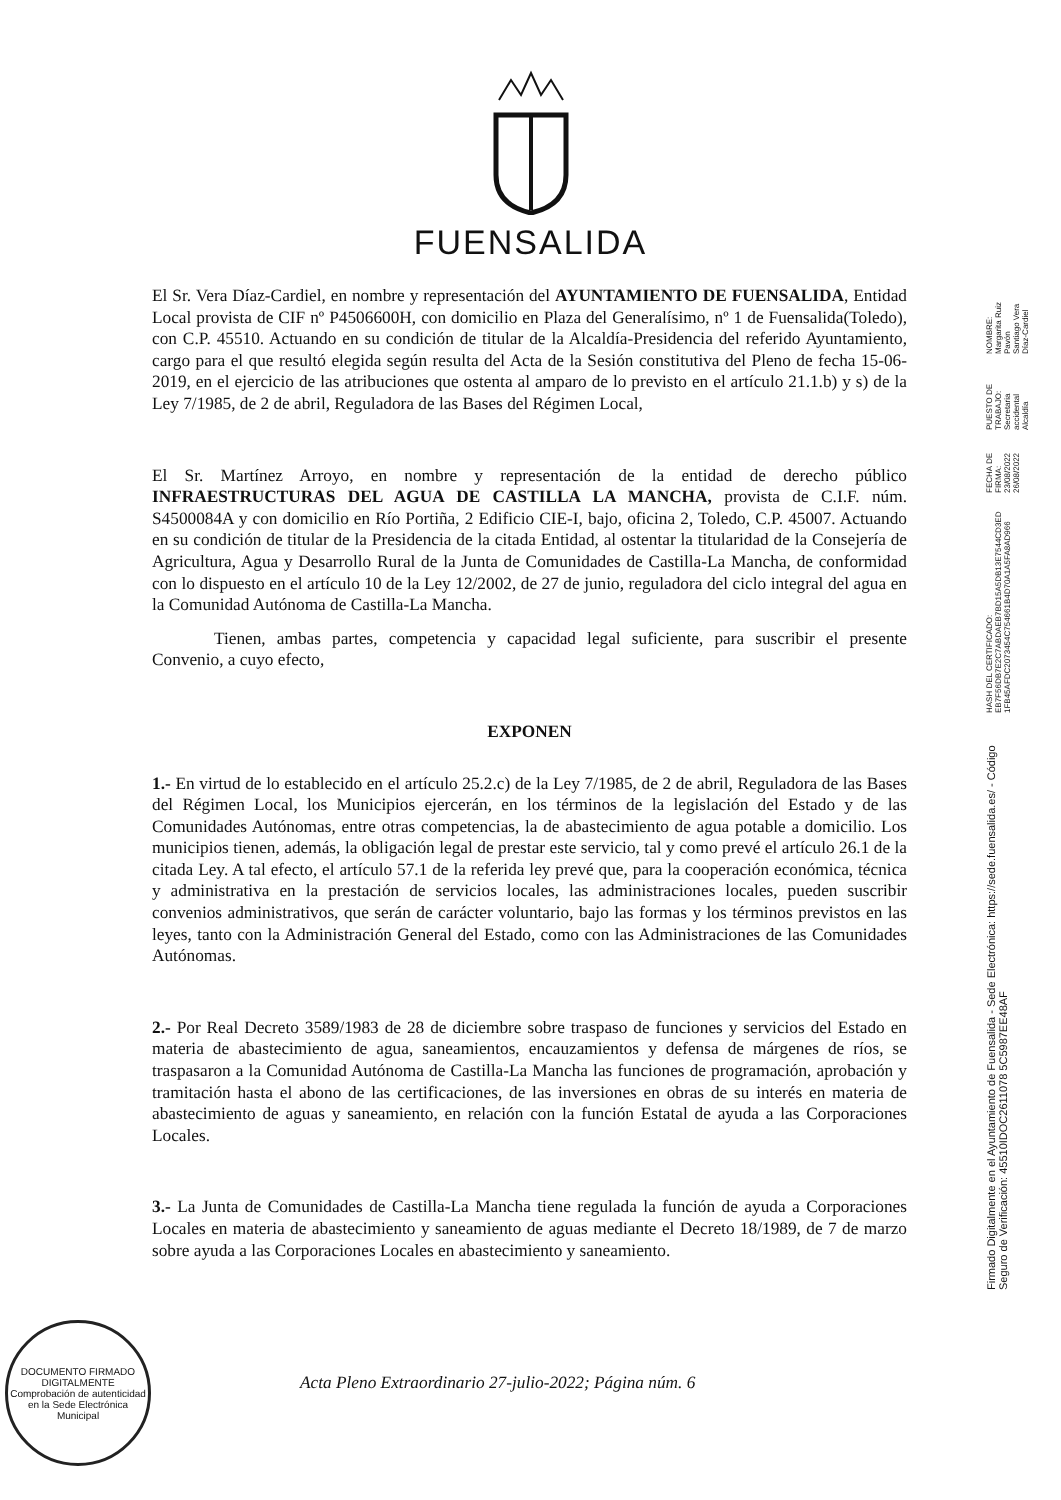FUENSALIDA
El Sr. Vera Díaz-Cardiel, en nombre y representación del AYUNTAMIENTO DE FUENSALIDA, Entidad Local provista de CIF nº P4506600H, con domicilio en Plaza del Generalísimo, nº 1 de Fuensalida(Toledo), con C.P. 45510. Actuando en su condición de titular de la Alcaldía-Presidencia del referido Ayuntamiento, cargo para el que resultó elegida según resulta del Acta de la Sesión constitutiva del Pleno de fecha 15-06-2019, en el ejercicio de las atribuciones que ostenta al amparo de lo previsto en el artículo 21.1.b) y s) de la Ley 7/1985, de 2 de abril, Reguladora de las Bases del Régimen Local,
El Sr. Martínez Arroyo, en nombre y representación de la entidad de derecho público INFRAESTRUCTURAS DEL AGUA DE CASTILLA LA MANCHA, provista de C.I.F. núm. S4500084A y con domicilio en Río Portiña, 2 Edificio CIE-I, bajo, oficina 2, Toledo, C.P. 45007. Actuando en su condición de titular de la Presidencia de la citada Entidad, al ostentar la titularidad de la Consejería de Agricultura, Agua y Desarrollo Rural de la Junta de Comunidades de Castilla-La Mancha, de conformidad con lo dispuesto en el artículo 10 de la Ley 12/2002, de 27 de junio, reguladora del ciclo integral del agua en la Comunidad Autónoma de Castilla-La Mancha.
Tienen, ambas partes, competencia y capacidad legal suficiente, para suscribir el presente Convenio, a cuyo efecto,
EXPONEN
1.- En virtud de lo establecido en el artículo 25.2.c) de la Ley 7/1985, de 2 de abril, Reguladora de las Bases del Régimen Local, los Municipios ejercerán, en los términos de la legislación del Estado y de las Comunidades Autónomas, entre otras competencias, la de abastecimiento de agua potable a domicilio. Los municipios tienen, además, la obligación legal de prestar este servicio, tal y como prevé el artículo 26.1 de la citada Ley. A tal efecto, el artículo 57.1 de la referida ley prevé que, para la cooperación económica, técnica y administrativa en la prestación de servicios locales, las administraciones locales, pueden suscribir convenios administrativos, que serán de carácter voluntario, bajo las formas y los términos previstos en las leyes, tanto con la Administración General del Estado, como con las Administraciones de las Comunidades Autónomas.
2.- Por Real Decreto 3589/1983 de 28 de diciembre sobre traspaso de funciones y servicios del Estado en materia de abastecimiento de agua, saneamientos, encauzamientos y defensa de márgenes de ríos, se traspasaron a la Comunidad Autónoma de Castilla-La Mancha las funciones de programación, aprobación y tramitación hasta el abono de las certificaciones, de las inversiones en obras de su interés en materia de abastecimiento de aguas y saneamiento, en relación con la función Estatal de ayuda a las Corporaciones Locales.
3.- La Junta de Comunidades de Castilla-La Mancha tiene regulada la función de ayuda a Corporaciones Locales en materia de abastecimiento y saneamiento de aguas mediante el Decreto 18/1989, de 7 de marzo sobre ayuda a las Corporaciones Locales en abastecimiento y saneamiento.
Acta Pleno Extraordinario 27-julio-2022; Página núm. 6
NOMBRE:
Margarita Ruiz Pavón
Santiago Vera Díaz-Cardiel
PUESTO DE TRABAJO:
Secretaria accidental
Alcaldía
FECHA DE FIRMA:
23/08/2022
26/08/2022
HASH DEL CERTIFICADO:
EB7F56DB7E2C7ABDAEB7BD15A5DB13E7544CD3ED
1FB45AFDC2073454C754661B4D70A1A5FA8AD966
Firmado Digitalmente en el Ayuntamiento de Fuensalida - Sede Electrónica: https://sede.fuensalida.es/ - Código Seguro de Verificación: 45510IDOC2611078 5C5987EE48AF
DOCUMENTO FIRMADO DIGITALMENTE
Comprobación de autenticidad en la Sede Electrónica Municipal